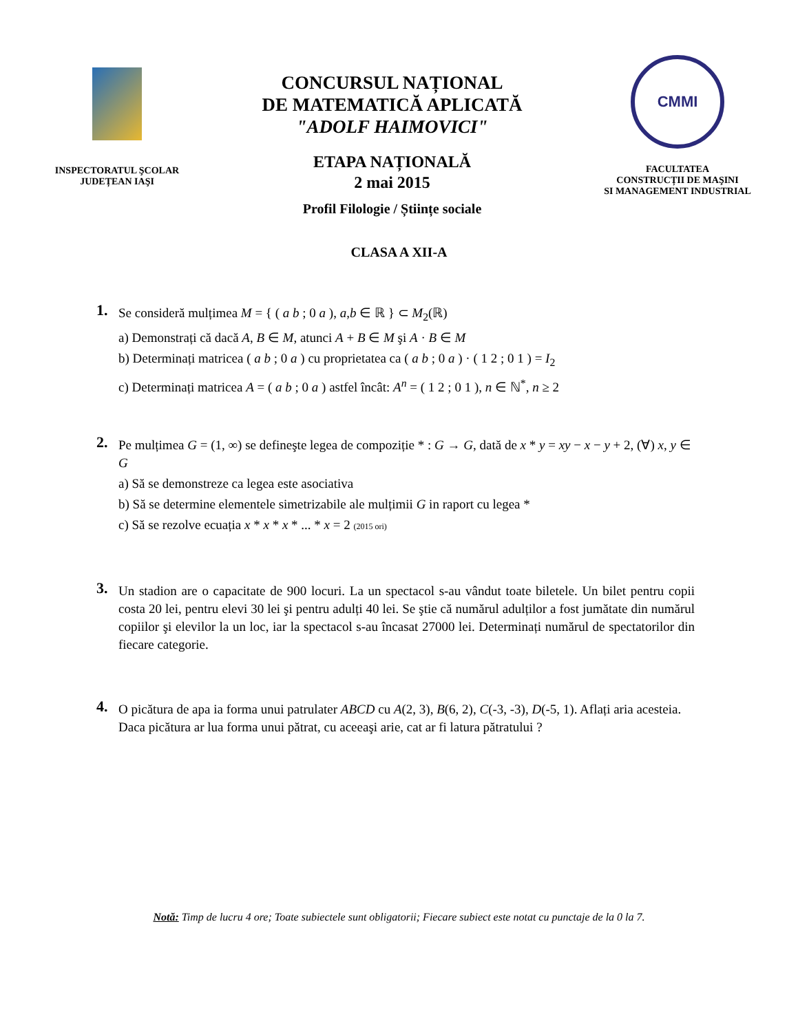INSPECTORATUL ŞCOLAR
JUDEȚEAN IAŞI
CONCURSUL NAȚIONAL
DE MATEMATICĂ APLICATĂ
"ADOLF HAIMOVICI"
ETAPA NAȚIONALĂ
2 mai 2015
Profil Filologie / Științe sociale
CMMI
FACULTATEA
CONSTRUCȚII DE MAŞINI
SI MANAGEMENT INDUSTRIAL
CLASA A XII-A
1.
Se consideră mulțimea M = { ( a b ; 0 a ), a,b ∈ ℝ } ⊂ M<sub>2</sub>(ℝ)
a) Demonstrați că dacă A, B ∈ M, atunci A + B ∈ M şi A · B ∈ M
b) Determinați matricea ( a b ; 0 a ) cu proprietatea ca ( a b ; 0 a ) · ( 1 2 ; 0 1 ) = I<sub>2</sub>
c) Determinați matricea A = ( a b ; 0 a ) astfel încât: A<sup>n</sup> = ( 1 2 ; 0 1 ), n ∈ ℕ<sup>*</sup>, n ≥ 2
2.
Pe mulțimea G = (1, ∞) se defineşte legea de compoziție * : G → G, dată de x * y = xy − x − y + 2, (∀) x, y ∈ G
a) Să se demonstreze ca legea este asociativa
b) Să se determine elementele simetrizabile ale mulțimii G in raport cu legea *
c) Să se rezolve ecuația x * x * x * ... * x = 2 (2015 ori)
3.
Un stadion are o capacitate de 900 locuri. La un spectacol s-au vândut toate biletele. Un bilet pentru copii costa 20 lei, pentru elevi 30 lei şi pentru adulți 40 lei. Se ştie că numărul adulților a fost jumătate din numărul copiilor şi elevilor la un loc, iar la spectacol s-au încasat 27000 lei. Determinați numărul de spectatorilor din fiecare categorie.
4.
O picătura de apa ia forma unui patrulater ABCD cu A(2, 3), B(6, 2), C(-3, -3), D(-5, 1). Aflați aria acesteia. Daca picătura ar lua forma unui pătrat, cu aceeaşi arie, cat ar fi latura pătratului ?
Notă: Timp de lucru 4 ore; Toate subiectele sunt obligatorii; Fiecare subiect este notat cu punctaje de la 0 la 7.